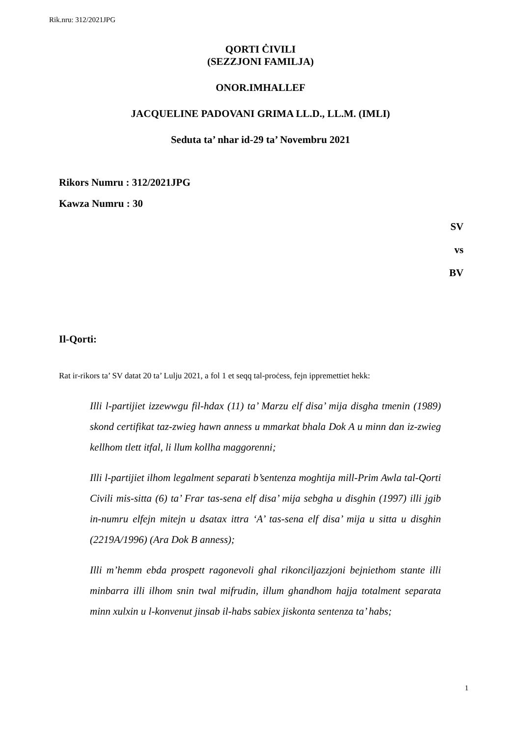Rik.nru: 312/2021JPG
QORTI ĊIVILI
(SEZZJONI FAMILJA)
ONOR.IMHALLEF
JACQUELINE PADOVANI GRIMA LL.D., LL.M. (IMLI)
Seduta ta’ nhar id-29 ta’ Novembru 2021
Rikors Numru : 312/2021JPG
Kawza Numru : 30
SV
vs
BV
Il-Qorti:
Rat ir-rikors ta’ SV datat 20 ta’ Lulju 2021, a fol 1 et seqq tal-proċess, fejn ippremettiet hekk:
Illi l-partijiet izzewwgu fil-hdax (11) ta’ Marzu elf disa’ mija disgha tmenin (1989) skond certifikat taz-zwieg hawn anness u mmarkat bhala Dok A u minn dan iz-zwieg kellhom tlett itfal, li llum kollha maggorenni;
Illi l-partijiet ilhom legalment separati b’sentenza moghtija mill-Prim Awla tal-Qorti Civili mis-sitta (6) ta’ Frar tas-sena elf disa’ mija sebgha u disghin (1997) illi jgib in-numru elfejn mitejn u dsatax ittra ‘A’ tas-sena elf disa’ mija u sitta u disghin (2219A/1996) (Ara Dok B anness);
Illi m’hemm ebda prospett ragonevoli ghal rikonciljazzjoni bejniethom stante illi minbarra illi ilhom snin twal mifrudin, illum ghandhom hajja totalment separata minn xulxin u l-konvenut jinsab il-habs sabiex jiskonta sentenza ta’ habs;
1